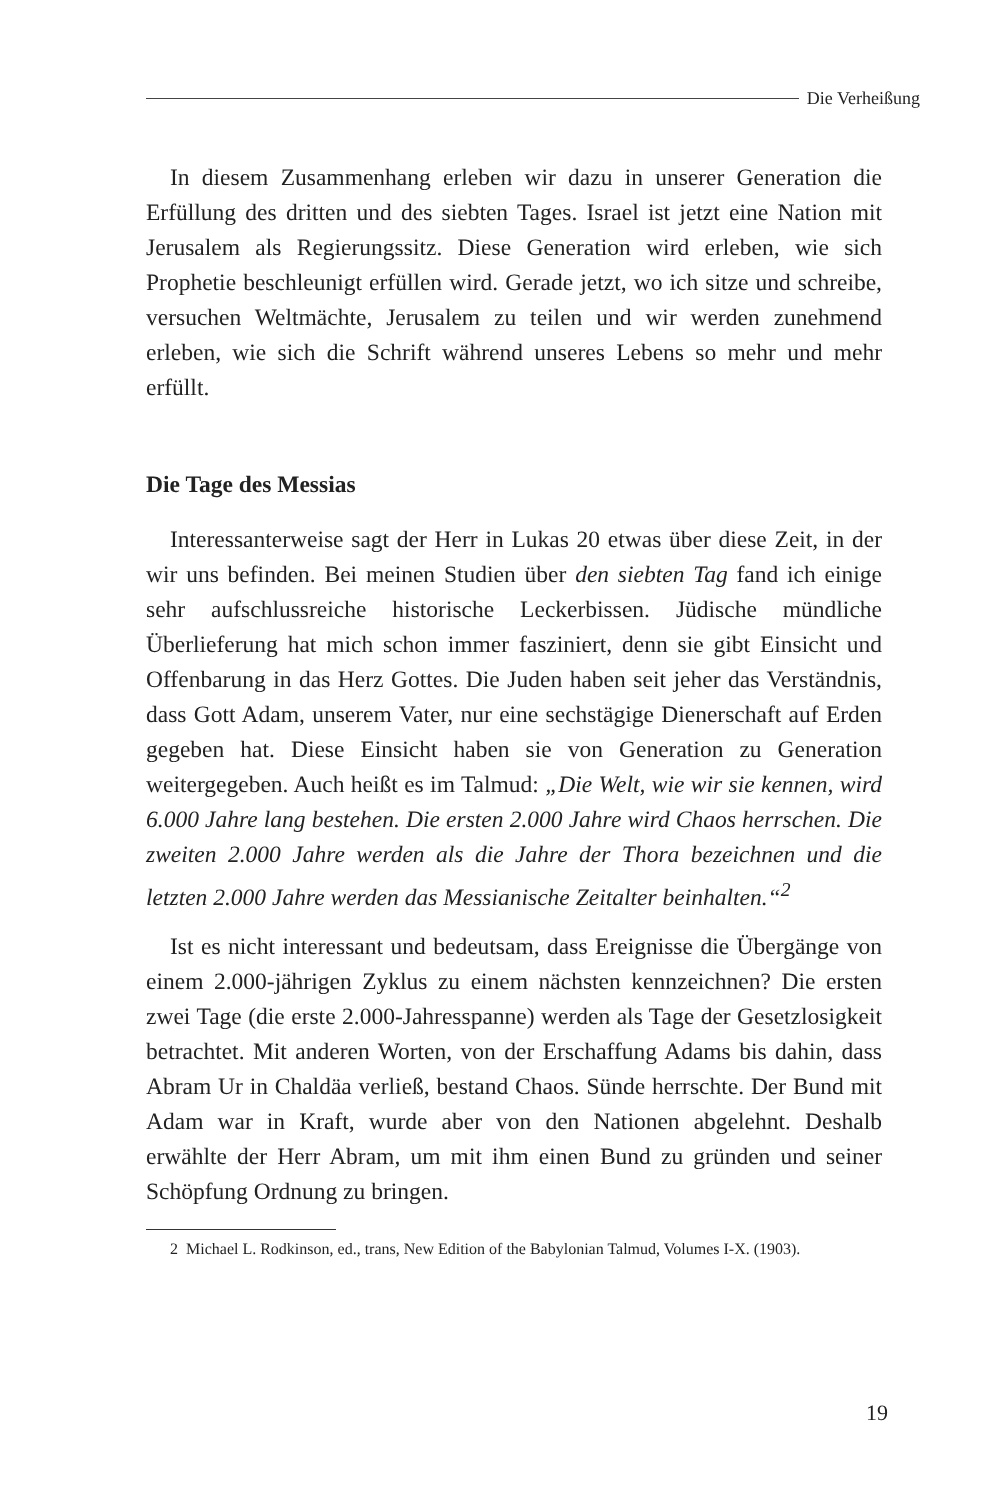Die Verheißung
In diesem Zusammenhang erleben wir dazu in unserer Generation die Erfüllung des dritten und des siebten Tages. Israel ist jetzt eine Nation mit Jerusalem als Regierungssitz. Diese Generation wird erleben, wie sich Prophetie beschleunigt erfüllen wird. Gerade jetzt, wo ich sitze und schreibe, versuchen Weltmächte, Jerusalem zu teilen und wir werden zunehmend erleben, wie sich die Schrift während unseres Lebens so mehr und mehr erfüllt.
Die Tage des Messias
Interessanterweise sagt der Herr in Lukas 20 etwas über diese Zeit, in der wir uns befinden. Bei meinen Studien über den siebten Tag fand ich einige sehr aufschlussreiche historische Leckerbissen. Jüdische mündliche Überlieferung hat mich schon immer fasziniert, denn sie gibt Einsicht und Offenbarung in das Herz Gottes. Die Juden haben seit jeher das Verständnis, dass Gott Adam, unserem Vater, nur eine sechstägige Dienerschaft auf Erden gegeben hat. Diese Einsicht haben sie von Generation zu Generation weitergegeben. Auch heißt es im Talmud: „Die Welt, wie wir sie kennen, wird 6.000 Jahre lang bestehen. Die ersten 2.000 Jahre wird Chaos herrschen. Die zweiten 2.000 Jahre werden als die Jahre der Thora bezeichnen und die letzten 2.000 Jahre werden das Messianische Zeitalter beinhalten.“<sup>2</sup>
Ist es nicht interessant und bedeutsam, dass Ereignisse die Übergänge von einem 2.000-jährigen Zyklus zu einem nächsten kennzeichnen? Die ersten zwei Tage (die erste 2.000-Jahresspanne) werden als Tage der Gesetzlosigkeit betrachtet. Mit anderen Worten, von der Erschaffung Adams bis dahin, dass Abram Ur in Chaldäa verließ, bestand Chaos. Sünde herrschte. Der Bund mit Adam war in Kraft, wurde aber von den Nationen abgelehnt. Deshalb erwählte der Herr Abram, um mit ihm einen Bund zu gründen und seiner Schöpfung Ordnung zu bringen.
2 Michael L. Rodkinson, ed., trans, New Edition of the Babylonian Talmud, Volumes I-X. (1903).
19